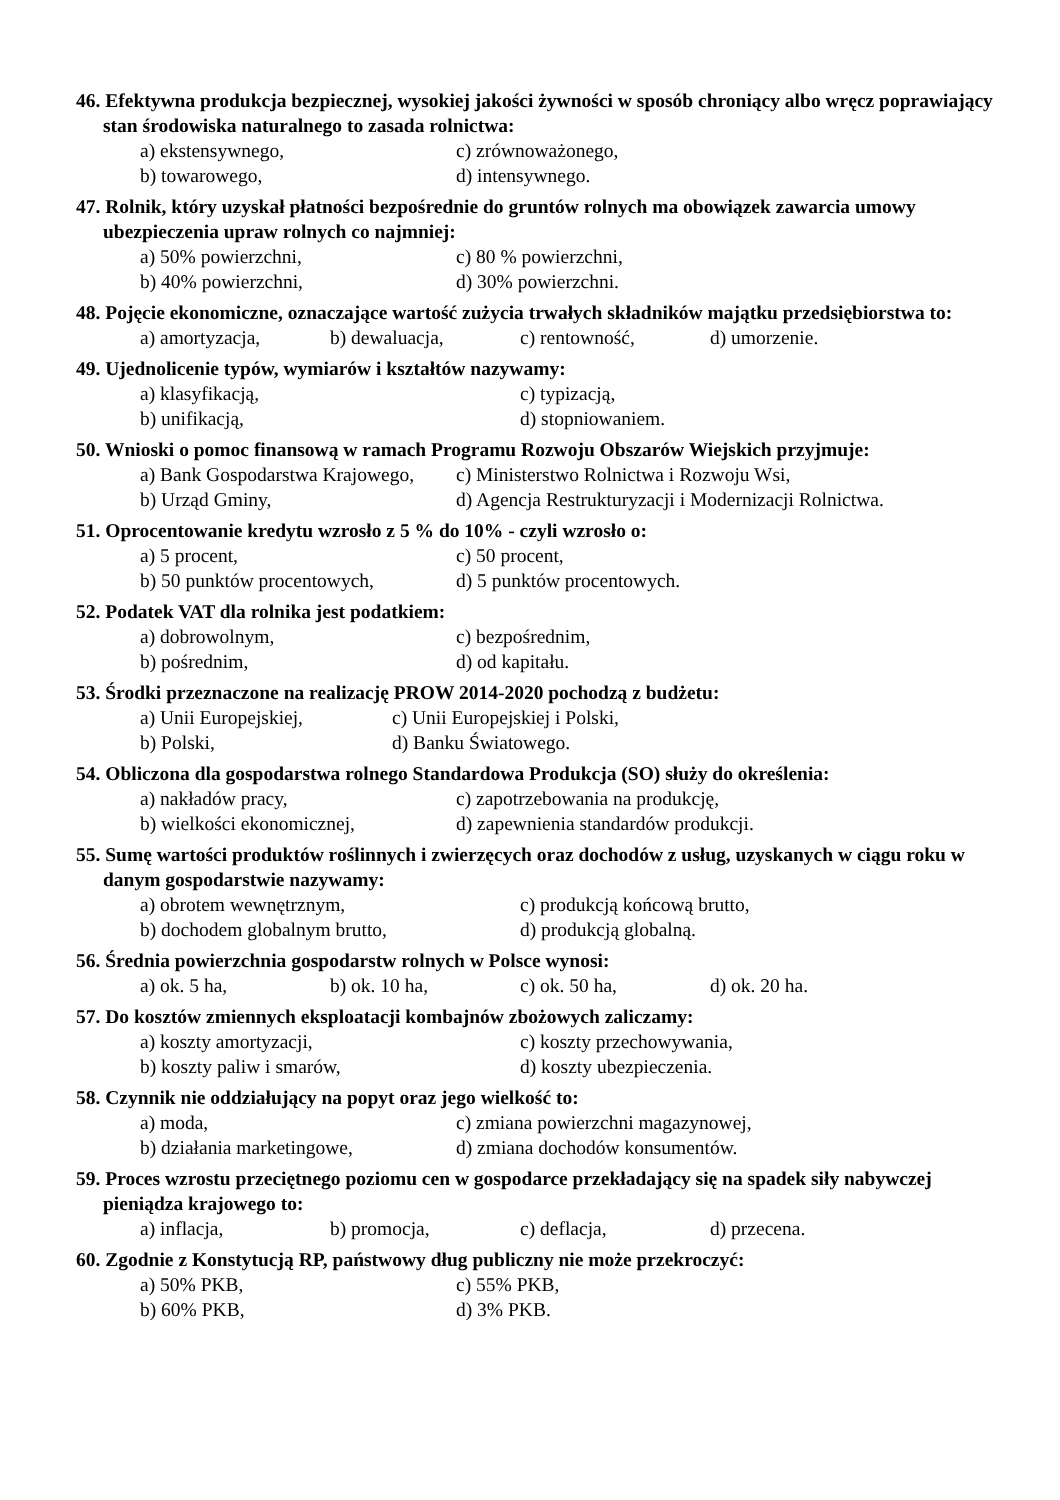46. Efektywna produkcja bezpiecznej, wysokiej jakości żywności w sposób chroniący albo wręcz poprawiający stan środowiska naturalnego to zasada rolnictwa:
a) ekstensywnego, c) zrównoważonego,
b) towarowego, d) intensywnego.
47. Rolnik, który uzyskał płatności bezpośrednie do gruntów rolnych ma obowiązek zawarcia umowy ubezpieczenia upraw rolnych co najmniej:
a) 50% powierzchni, c) 80 % powierzchni,
b) 40% powierzchni, d) 30% powierzchni.
48. Pojęcie ekonomiczne, oznaczające wartość zużycia trwałych składników majątku przedsiębiorstwa to:
a) amortyzacja, b) dewaluacja, c) rentowność, d) umorzenie.
49. Ujednolicenie typów, wymiarów i kształtów nazywamy:
a) klasyfikacją, c) typizacją,
b) unifikacją, d) stopniowaniem.
50. Wnioski o pomoc finansową w ramach Programu Rozwoju Obszarów Wiejskich przyjmuje:
a) Bank Gospodarstwa Krajowego, c) Ministerstwo Rolnictwa i Rozwoju Wsi,
b) Urząd Gminy, d) Agencja Restrukturyzacji i Modernizacji Rolnictwa.
51. Oprocentowanie kredytu wzrosło z 5 % do 10% - czyli wzrosło o:
a) 5 procent, c) 50 procent,
b) 50 punktów procentowych, d) 5 punktów procentowych.
52. Podatek VAT dla rolnika jest podatkiem:
a) dobrowolnym, c) bezpośrednim,
b) pośrednim, d) od kapitału.
53. Środki przeznaczone na realizację PROW 2014-2020 pochodzą z budżetu:
a) Unii Europejskiej, c) Unii Europejskiej i Polski,
b) Polski, d) Banku Światowego.
54. Obliczona dla gospodarstwa rolnego Standardowa Produkcja (SO) służy do określenia:
a) nakładów pracy, c) zapotrzebowania na produkcję,
b) wielkości ekonomicznej, d) zapewnienia standardów produkcji.
55. Sumę wartości produktów roślinnych i zwierzęcych oraz dochodów z usług, uzyskanych w ciągu roku w danym gospodarstwie nazywamy:
a) obrotem wewnętrznym, c) produkcją końcową brutto,
b) dochodem globalnym brutto, d) produkcją globalną.
56. Średnia powierzchnia gospodarstw rolnych w Polsce wynosi:
a) ok. 5 ha, b) ok. 10 ha, c) ok. 50 ha, d) ok. 20 ha.
57. Do kosztów zmiennych eksploatacji kombajnów zbożowych zaliczamy:
a) koszty amortyzacji, c) koszty przechowywania,
b) koszty paliw i smarów, d) koszty ubezpieczenia.
58. Czynnik nie oddziałujący na popyt oraz jego wielkość to:
a) moda, c) zmiana powierzchni magazynowej,
b) działania marketingowe, d) zmiana dochodów konsumentów.
59. Proces wzrostu przeciętnego poziomu cen w gospodarce przekładający się na spadek siły nabywczej pieniądza krajowego to:
a) inflacja, b) promocja, c) deflacja, d) przecena.
60. Zgodnie z Konstytucją RP, państwowy dług publiczny nie może przekroczyć:
a) 50% PKB, c) 55% PKB,
b) 60% PKB, d) 3% PKB.